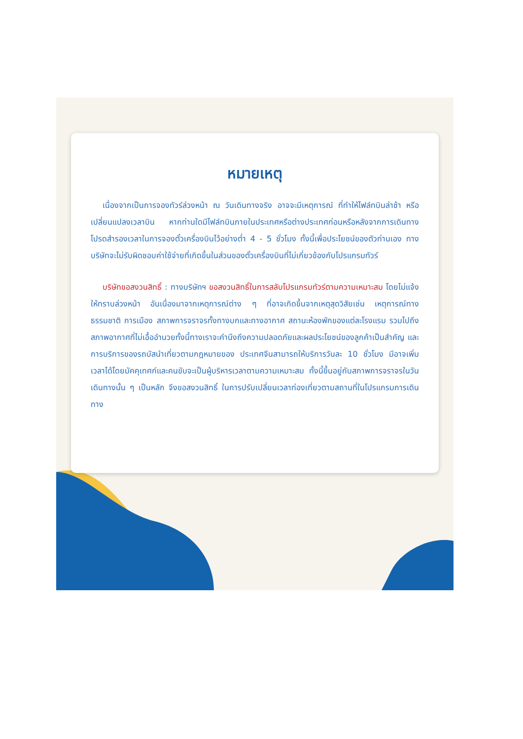หมายเหตุ
เนื่องจากเป็นการจองทัวร์ล่วงหน้า ณ วันเดินทางจริง อาจจะมีเหตุการณ์ ที่ทำให้ไฟล์ทบินล่าช้า หรือเปลี่ยนแปลงเวลาบิน หากท่านใดมีไฟล์ทบินภายในประเทศหรือต่างประเทศก่อนหรือหลังจากการเดินทาง โปรดสำรองเวลาในการจองตั๋วเครื่องบินไว้อย่างต่ำ 4 - 5 ชั่วโมง ทั้งนี้เพื่อประโยชน์ของตัวท่านเอง ทางบริษัทจะไม่รับผิดชอบค่าใช้จ่ายที่เกิดขึ้นในส่วนของตั๋วเครื่องบินที่ไม่เกี่ยวข้องกับโปรแกรมทัวร์
บริษัทขอสงวนสิทธิ์ : ทางบริษัทฯ ขอสงวนสิทธิ์ในการสลับโปรแกรมทัวร์ตามความเหมาะสม โดยไม่แจ้งให้ทราบล่วงหน้า อันเนื่องมาจากเหตุการณ์ต่าง ๆ ที่อาจเกิดขึ้นจากเหตุสุดวิสัยเช่น เหตุการณ์ทางธรรมชาติ การเมือง สภาพการจราจรทั้งทางบกและทางอากาศ สถานะห้องพักของแต่ละโรงแรม รวมไปถึงสภาพอากาศที่ไม่เอื้ออำนวยทั้งนี้ทางเราจะคำนึงถึงความปลอดภัยและผลประโยชน์ของลูกค้าเป็นสำคัญ และการบริการของรถบัสนำเที่ยวตามกฎหมายของ ประเทศจีนสามารถให้บริการวันละ 10 ชั่วโมง มีอาจเพิ่มเวลาได้โดยมัคคุเทศก์และคนขับจะเป็นผู้บริหารเวลาตามความเหมาะสม ทั้งนี้ขึ้นอยู่กับสภาพการจราจรในวันเดินทางนั้น ๆ เป็นหลัก จึงขอสงวนสิทธิ์ ในการปรับเปลี่ยนเวลาท่องเที่ยวตามสถานที่ในโปรแกรมการเดินทาง